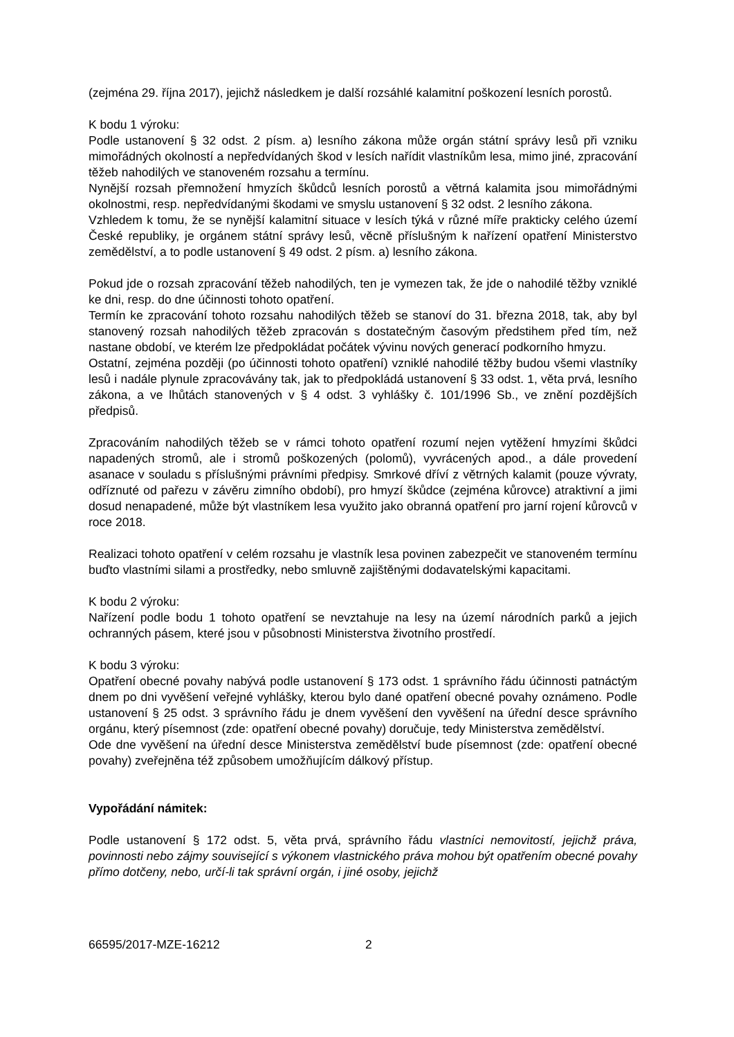(zejména 29. října 2017), jejichž následkem je další rozsáhlé kalamitní poškození lesních porostů.
K bodu 1 výroku:
Podle ustanovení § 32 odst. 2 písm. a) lesního zákona může orgán státní správy lesů při vzniku mimořádných okolností a nepředvídaných škod v lesích nařídit vlastníkům lesa, mimo jiné, zpracování těžeb nahodilých ve stanoveném rozsahu a termínu.
Nynější rozsah přemnožení hmyzích škůdců lesních porostů a větrná kalamita jsou mimořádnými okolnostmi, resp. nepředvídanými škodami ve smyslu ustanovení § 32 odst. 2 lesního zákona.
Vzhledem k tomu, že se nynější kalamitní situace v lesích týká v různé míře prakticky celého území České republiky, je orgánem státní správy lesů, věcně příslušným k nařízení opatření Ministerstvo zemědělství, a to podle ustanovení § 49 odst. 2 písm. a) lesního zákona.
Pokud jde o rozsah zpracování těžeb nahodilých, ten je vymezen tak, že jde o nahodilé těžby vzniklé ke dni, resp. do dne účinnosti tohoto opatření.
Termín ke zpracování tohoto rozsahu nahodilých těžeb se stanoví do 31. března 2018, tak, aby byl stanovený rozsah nahodilých těžeb zpracován s dostatečným časovým předstihem před tím, než nastane období, ve kterém lze předpokládat počátek vývinu nových generací podkorního hmyzu.
Ostatní, zejména později (po účinnosti tohoto opatření) vzniklé nahodilé těžby budou všemi vlastníky lesů i nadále plynule zpracovávány tak, jak to předpokládá ustanovení § 33 odst. 1, věta prvá, lesního zákona, a ve lhůtách stanovených v § 4 odst. 3 vyhlášky č. 101/1996 Sb., ve znění pozdějších předpisů.
Zpracováním nahodilých těžeb se v rámci tohoto opatření rozumí nejen vytěžení hmyzími škůdci napadených stromů, ale i stromů poškozených (polomů), vyvrácených apod., a dále provedení asanace v souladu s příslušnými právními předpisy. Smrkové dříví z větrných kalamit (pouze vývraty, odříznuté od pařezu v závěru zimního období), pro hmyzí škůdce (zejména kůrovce) atraktivní a jimi dosud nenapadené, může být vlastníkem lesa využito jako obranná opatření pro jarní rojení kůrovců v roce 2018.
Realizaci tohoto opatření v celém rozsahu je vlastník lesa povinen zabezpečit ve stanoveném termínu buďto vlastními silami a prostředky, nebo smluvně zajištěnými dodavatelskými kapacitami.
K bodu 2 výroku:
Nařízení podle bodu 1 tohoto opatření se nevztahuje na lesy na území národních parků a jejich ochranných pásem, které jsou v působnosti Ministerstva životního prostředí.
K bodu 3 výroku:
Opatření obecné povahy nabývá podle ustanovení § 173 odst. 1 správního řádu účinnosti patnáctým dnem po dni vyvěšení veřejné vyhlášky, kterou bylo dané opatření obecné povahy oznámeno. Podle ustanovení § 25 odst. 3 správního řádu je dnem vyvěšení den vyvěšení na úřední desce správního orgánu, který písemnost (zde: opatření obecné povahy) doručuje, tedy Ministerstva zemědělství.
Ode dne vyvěšení na úřední desce Ministerstva zemědělství bude písemnost (zde: opatření obecné povahy) zveřejněna též způsobem umožňujícím dálkový přístup.
Vypořádání námitek:
Podle ustanovení § 172 odst. 5, věta prvá, správního řádu vlastníci nemovitostí, jejichž práva, povinnosti nebo zájmy související s výkonem vlastnického práva mohou být opatřením obecné povahy přímo dotčeny, nebo, určí-li tak správní orgán, i jiné osoby, jejichž
66595/2017-MZE-16212 2